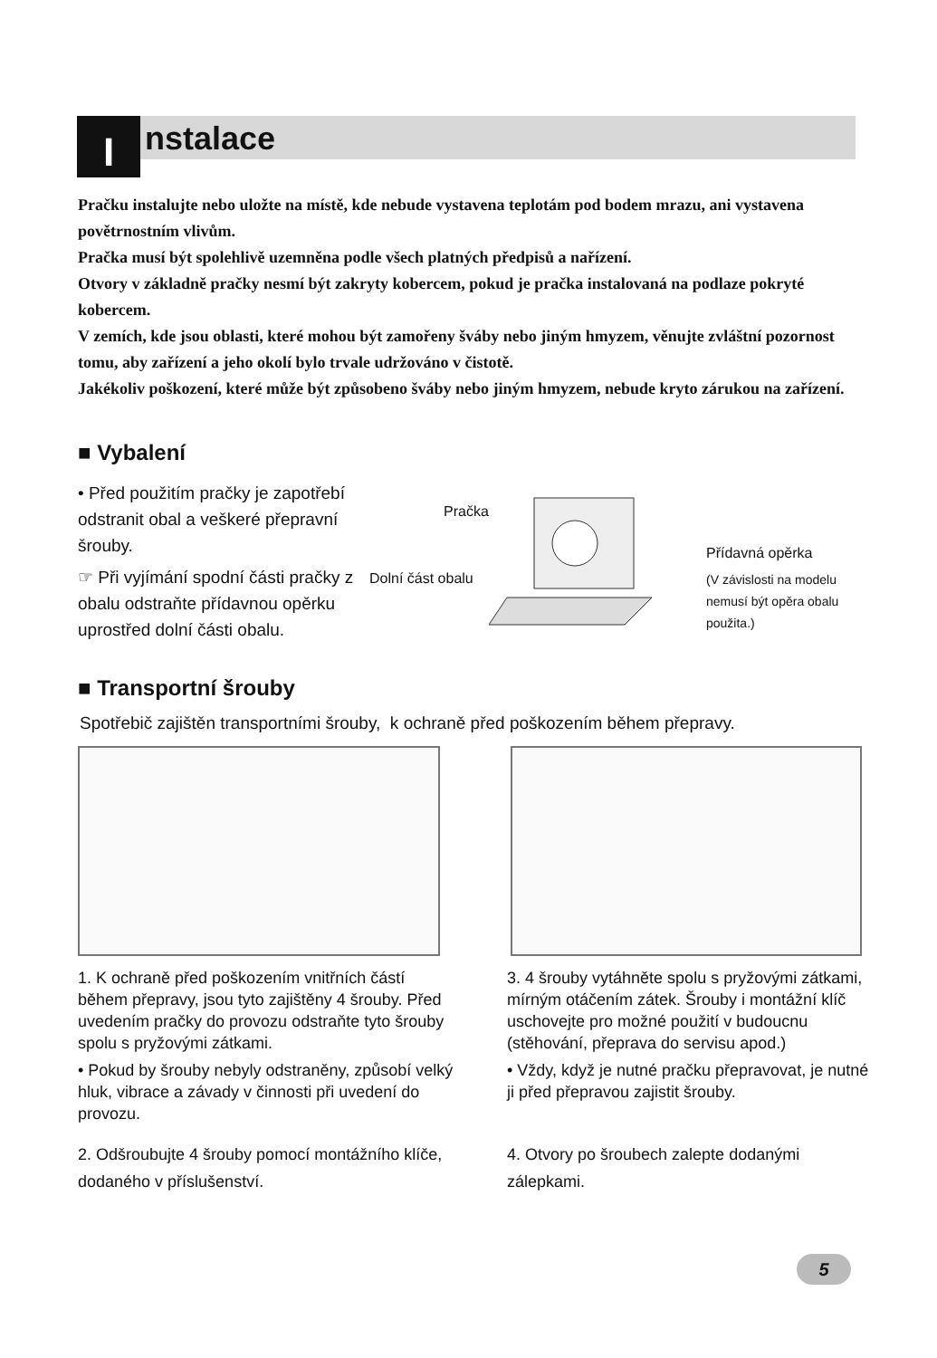I nstalace
Pračku instalujte nebo uložte na místě, kde nebude vystavena teplotám pod bodem mrazu, ani vystavena povětrnostním vlivům.
Pračka musí být spolehlivě uzemněna podle všech platných předpisů a nařízení.
Otvory v základně pračky nesmí být zakryty kobercem, pokud je pračka instalovaná na podlaze pokryté kobercem.
V zemích, kde jsou oblasti, které mohou být zamořeny šváby nebo jiným hmyzem, věnujte zvláštní pozornost tomu, aby zařízení a jeho okolí bylo trvale udržováno v čistotě.
Jakékoliv poškození, které může být způsobeno šváby nebo jiným hmyzem, nebude kryto zárukou na zařízení.
■ Vybalení
• Před použitím pračky je zapotřebí odstranit obal a veškeré přepravní šrouby.
☞ Při vyjímání spodní části pračky z obalu odstraňte přídavnou opěrku uprostřed dolní části obalu.
Pračka
Dolní část obalu
Přídavná opěrka
(V závislosti na modelu
nemusí být opěra obalu
použita.)
■ Transportní šrouby
Spotřebič zajištěn transportními šrouby, k ochraně před poškozením během přepravy.
1. K ochraně před poškozením vnitřních částí během přepravy, jsou tyto zajištěny 4 šrouby. Před uvedením pračky do provozu odstraňte tyto šrouby spolu s pryžovými zátkami.
• Pokud by šrouby nebyly odstraněny, způsobí velký hluk, vibrace a závady v činnosti při uvedení do provozu.
2. Odšroubujte 4 šrouby pomocí montážního klíče, dodaného v příslušenství.
3. 4 šrouby vytáhněte spolu s pryžovými zátkami, mírným otáčením zátek. Šrouby i montážní klíč uschovejte pro možné použití v budoucnu (stěhování, přeprava do servisu apod.)
• Vždy, když je nutné pračku přepravovat, je nutné ji před přepravou zajistit šrouby.
4. Otvory po šroubech zalepte dodanými zálepkami.
5